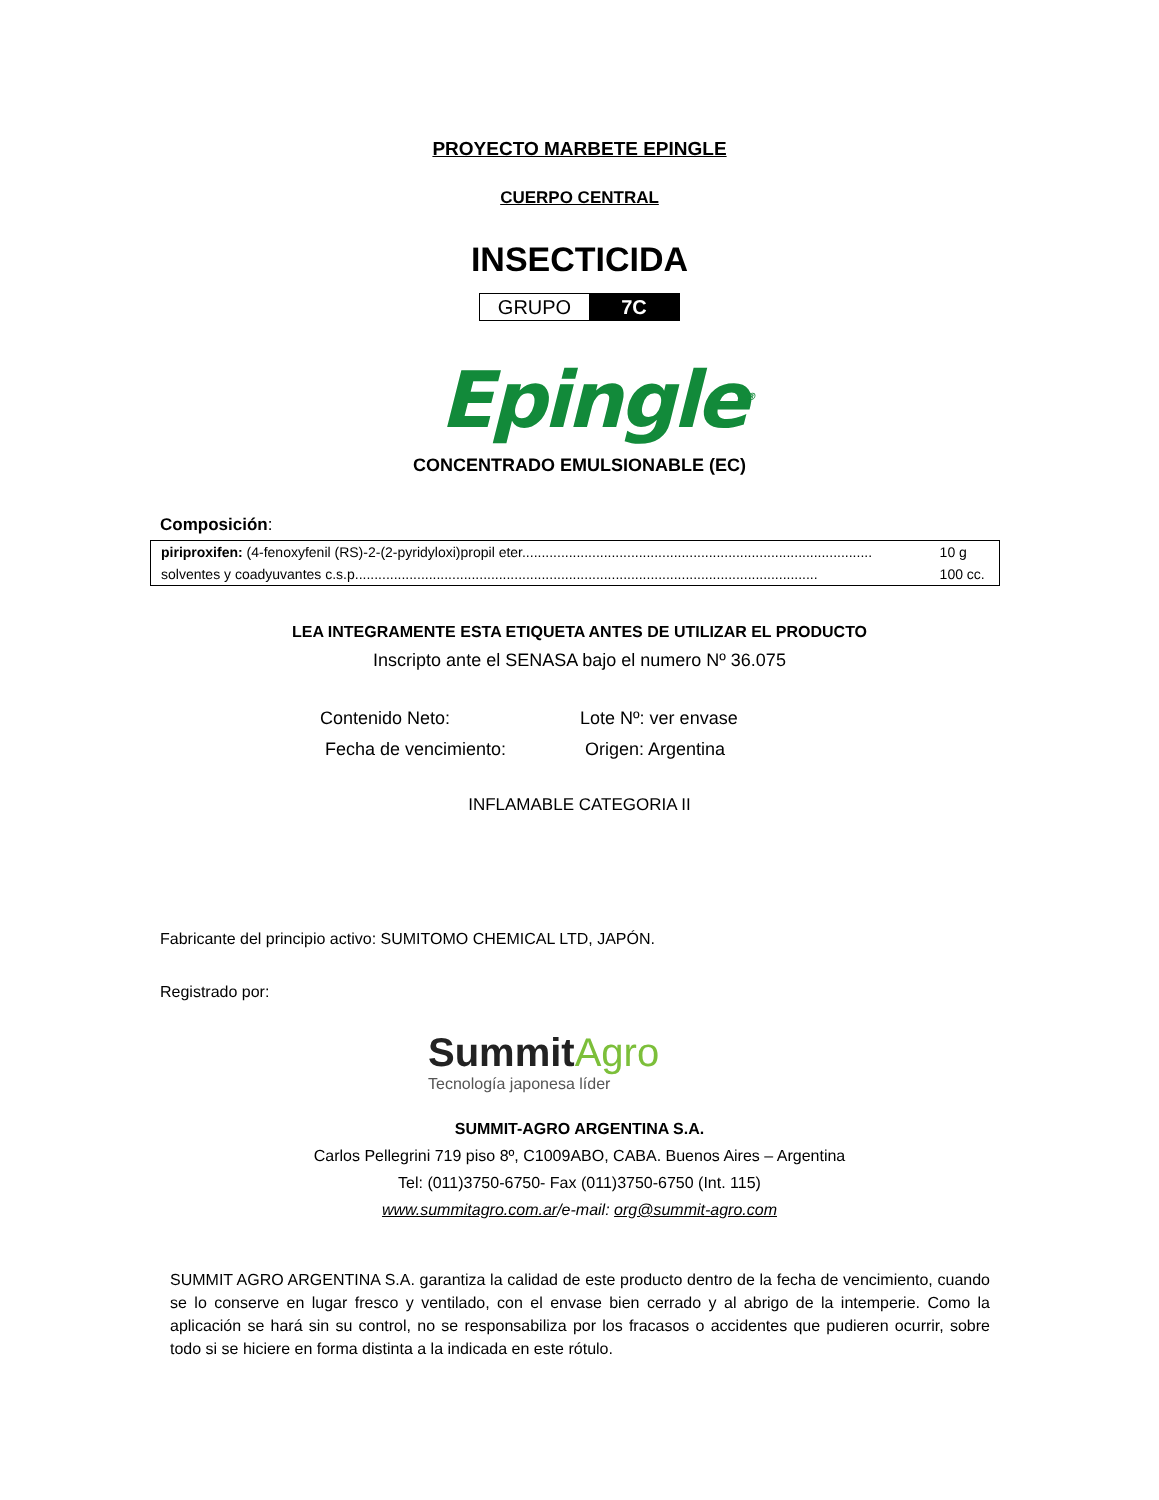PROYECTO MARBETE EPINGLE
CUERPO CENTRAL
INSECTICIDA
GRUPO 7C
Epingle<sup>®</sup>
CONCENTRADO EMULSIONABLE (EC)
Composición:
| piriproxifen: (4-fenoxyfenil (RS)-2-(2-pyridyloxi)propil eter.......................................................................................... | 10 g |
| solventes y coadyuvantes c.s.p....................................................................................................................... | 100 cc. |
LEA INTEGRAMENTE ESTA ETIQUETA ANTES DE UTILIZAR EL PRODUCTO
Inscripto ante el SENASA bajo el numero Nº 36.075
Contenido Neto:
Lote Nº: ver envase
Fecha de vencimiento:
Origen: Argentina
INFLAMABLE CATEGORIA II
Fabricante del principio activo: SUMITOMO CHEMICAL LTD, JAPÓN.
Registrado por:
SummitAgro
Tecnología japonesa líder
SUMMIT-AGRO ARGENTINA S.A.
Carlos Pellegrini 719 piso 8º, C1009ABO, CABA. Buenos Aires – Argentina
Tel: (011)3750-6750- Fax (011)3750-6750 (Int. 115)
www.summitagro.com.ar/e-mail: org@summit-agro.com
SUMMIT AGRO ARGENTINA S.A. garantiza la calidad de este producto dentro de la fecha de vencimiento, cuando se lo conserve en lugar fresco y ventilado, con el envase bien cerrado y al abrigo de la intemperie. Como la aplicación se hará sin su control, no se responsabiliza por los fracasos o accidentes que pudieren ocurrir, sobre todo si se hiciere en forma distinta a la indicada en este rótulo.